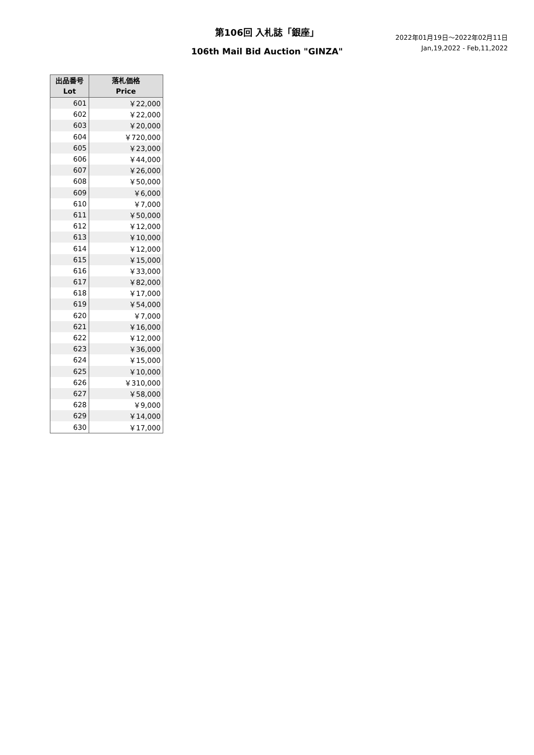第106回 入札誌「銀座」
2022年01月19日〜2022年02月11日
Jan,19,2022 - Feb,11,2022
106th Mail Bid Auction "GINZA"
| 出品番号 Lot | 落札価格 Price |
| --- | --- |
| 601 | ￥22,000 |
| 602 | ￥22,000 |
| 603 | ￥20,000 |
| 604 | ￥720,000 |
| 605 | ￥23,000 |
| 606 | ￥44,000 |
| 607 | ￥26,000 |
| 608 | ￥50,000 |
| 609 | ￥6,000 |
| 610 | ￥7,000 |
| 611 | ￥50,000 |
| 612 | ￥12,000 |
| 613 | ￥10,000 |
| 614 | ￥12,000 |
| 615 | ￥15,000 |
| 616 | ￥33,000 |
| 617 | ￥82,000 |
| 618 | ￥17,000 |
| 619 | ￥54,000 |
| 620 | ￥7,000 |
| 621 | ￥16,000 |
| 622 | ￥12,000 |
| 623 | ￥36,000 |
| 624 | ￥15,000 |
| 625 | ￥10,000 |
| 626 | ￥310,000 |
| 627 | ￥58,000 |
| 628 | ￥9,000 |
| 629 | ￥14,000 |
| 630 | ￥17,000 |